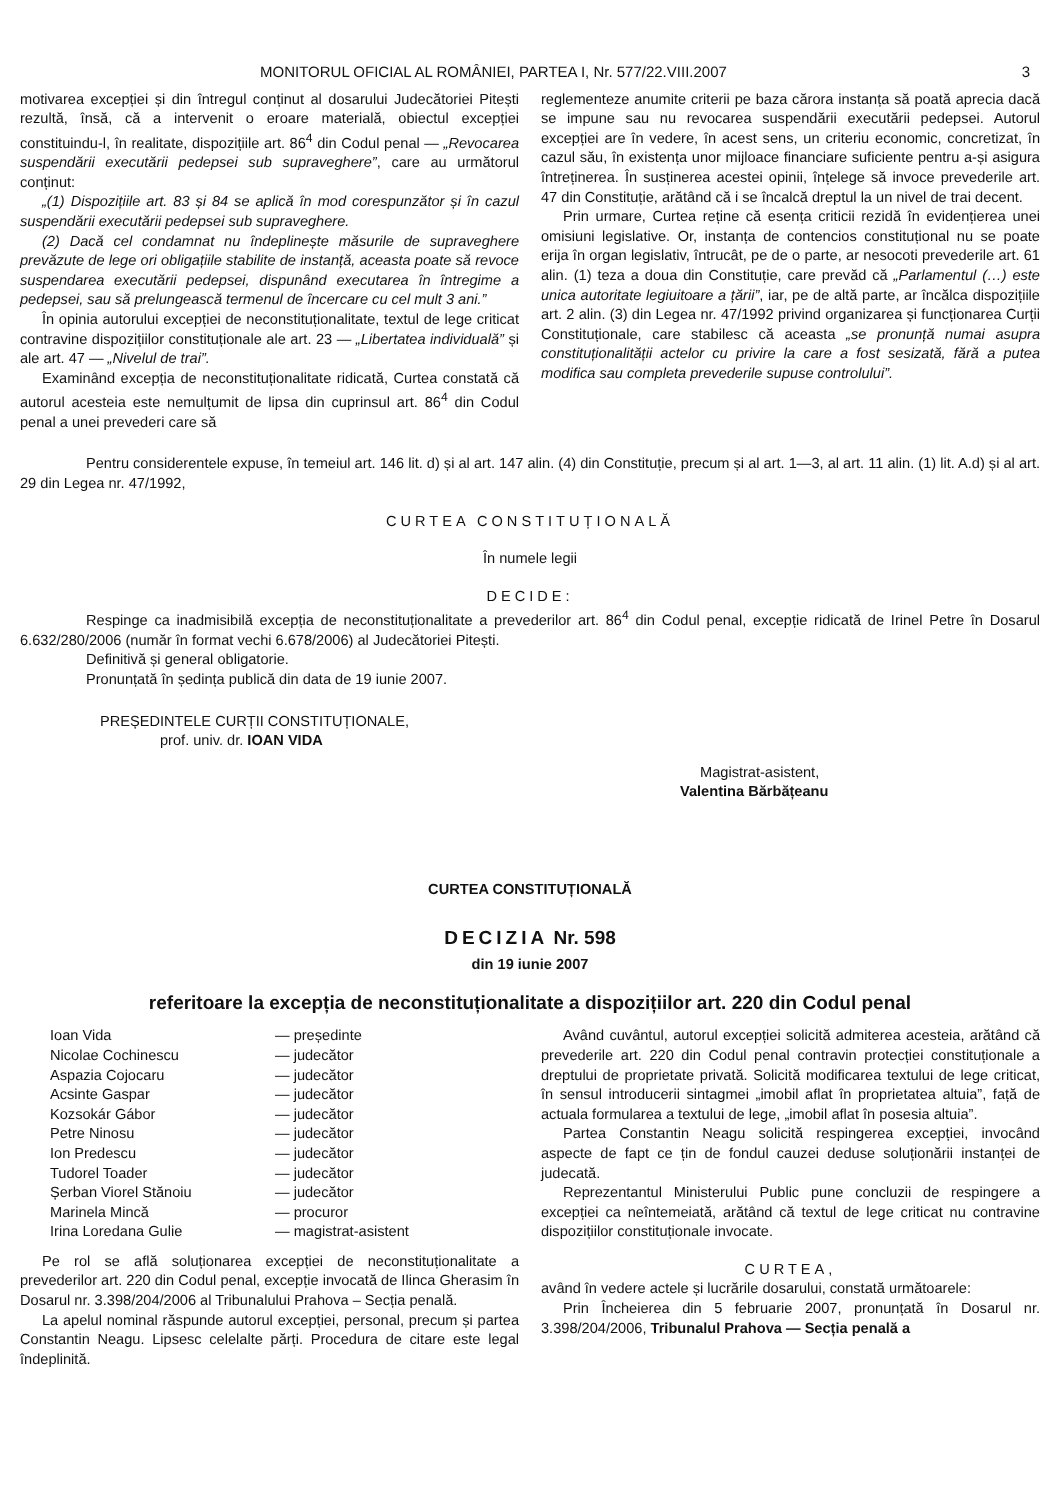MONITORUL OFICIAL AL ROMÂNIEI, PARTEA I, Nr. 577/22.VIII.2007 3
motivarea excepției și din întregul conținut al dosarului Judecătoriei Pitești rezultă, însă, că a intervenit o eroare materială, obiectul excepției constituindu-l, în realitate, dispozițiile art. 86<sup>4</sup> din Codul penal — „Revocarea suspendării executării pedepsei sub supraveghere”, care au următorul conținut:
„(1) Dispozițiile art. 83 și 84 se aplică în mod corespunzător și în cazul suspendării executării pedepsei sub supraveghere.
(2) Dacă cel condamnat nu îndeplinește măsurile de supraveghere prevăzute de lege ori obligațiile stabilite de instanță, aceasta poate să revoce suspendarea executării pedepsei, dispunând executarea în întregime a pedepsei, sau să prelungească termenul de încercare cu cel mult 3 ani.”
În opinia autorului excepției de neconstituționalitate, textul de lege criticat contravine dispozițiilor constituționale ale art. 23 — „Libertatea individuală” și ale art. 47 — „Nivelul de trai”.
Examinând excepția de neconstituționalitate ridicată, Curtea constată că autorul acesteia este nemulțumit de lipsa din cuprinsul art. 86<sup>4</sup> din Codul penal a unei prevederi care să
reglementeze anumite criterii pe baza cărora instanța să poată aprecia dacă se impune sau nu revocarea suspendării executării pedepsei. Autorul excepției are în vedere, în acest sens, un criteriu economic, concretizat, în cazul său, în existența unor mijloace financiare suficiente pentru a-și asigura întreținerea. În susținerea acestei opinii, înțelege să invoce prevederile art. 47 din Constituție, arătând că i se încalcă dreptul la un nivel de trai decent.
Prin urmare, Curtea reține că esența criticii rezidă în evidențierea unei omisiuni legislative. Or, instanța de contencios constituțional nu se poate erija în organ legislativ, întrucât, pe de o parte, ar nesocoti prevederile art. 61 alin. (1) teza a doua din Constituție, care prevăd că „Parlamentul (…) este unica autoritate legiuitoare a țării”, iar, pe de altă parte, ar încălca dispozițiile art. 2 alin. (3) din Legea nr. 47/1992 privind organizarea și funcționarea Curții Constituționale, care stabilesc că aceasta „se pronunță numai asupra constituționalității actelor cu privire la care a fost sesizată, fără a putea modifica sau completa prevederile supuse controlului”.
Pentru considerentele expuse, în temeiul art. 146 lit. d) și al art. 147 alin. (4) din Constituție, precum și al art. 1—3, al art. 11 alin. (1) lit. A.d) și al art. 29 din Legea nr. 47/1992,
CURTEA CONSTITUȚIONALĂ
În numele legii
DECIDE:
Respinge ca inadmisibilă excepția de neconstituționalitate a prevederilor art. 86<sup>4</sup> din Codul penal, excepție ridicată de Irinel Petre în Dosarul 6.632/280/2006 (număr în format vechi 6.678/2006) al Judecătoriei Pitești.
Definitivă și general obligatorie.
Pronunțată în ședința publică din data de 19 iunie 2007.
PREȘEDINTELE CURȚII CONSTITUȚIONALE,
prof. univ. dr. IOAN VIDA
Magistrat-asistent,
Valentina Bărbățeanu
CURTEA CONSTITUȚIONALĂ
DECIZIA Nr. 598
din 19 iunie 2007
referitoare la excepția de neconstituționalitate a dispozițiilor art. 220 din Codul penal
| Ioan Vida | — președinte |
| Nicolae Cochinescu | — judecător |
| Aspazia Cojocaru | — judecător |
| Acsinte Gaspar | — judecător |
| Kozsokár Gábor | — judecător |
| Petre Ninosu | — judecător |
| Ion Predescu | — judecător |
| Tudorel Toader | — judecător |
| Șerban Viorel Stănoiu | — judecător |
| Marinela Mincă | — procuror |
| Irina Loredana Gulie | — magistrat-asistent |
Pe rol se află soluționarea excepției de neconstituționalitate a prevederilor art. 220 din Codul penal, excepție invocată de Ilinca Gherasim în Dosarul nr. 3.398/204/2006 al Tribunalului Prahova – Secția penală.
La apelul nominal răspunde autorul excepției, personal, precum și partea Constantin Neagu. Lipsesc celelalte părți. Procedura de citare este legal îndeplinită.
Având cuvântul, autorul excepției solicită admiterea acesteia, arătând că prevederile art. 220 din Codul penal contravin protecției constituționale a dreptului de proprietate privată. Solicită modificarea textului de lege criticat, în sensul introducerii sintagmei „imobil aflat în proprietatea altuia”, față de actuala formularea a textului de lege, „imobil aflat în posesia altuia”.
Partea Constantin Neagu solicită respingerea excepției, invocând aspecte de fapt ce țin de fondul cauzei deduse soluționării instanței de judecată.
Reprezentantul Ministerului Public pune concluzii de respingere a excepției ca neîntemeiată, arătând că textul de lege criticat nu contravine dispozițiilor constituționale invocate.
CURTEA,
având în vedere actele și lucrările dosarului, constată următoarele:
Prin Încheierea din 5 februarie 2007, pronunțată în Dosarul nr. 3.398/204/2006, Tribunalul Prahova — Secția penală a